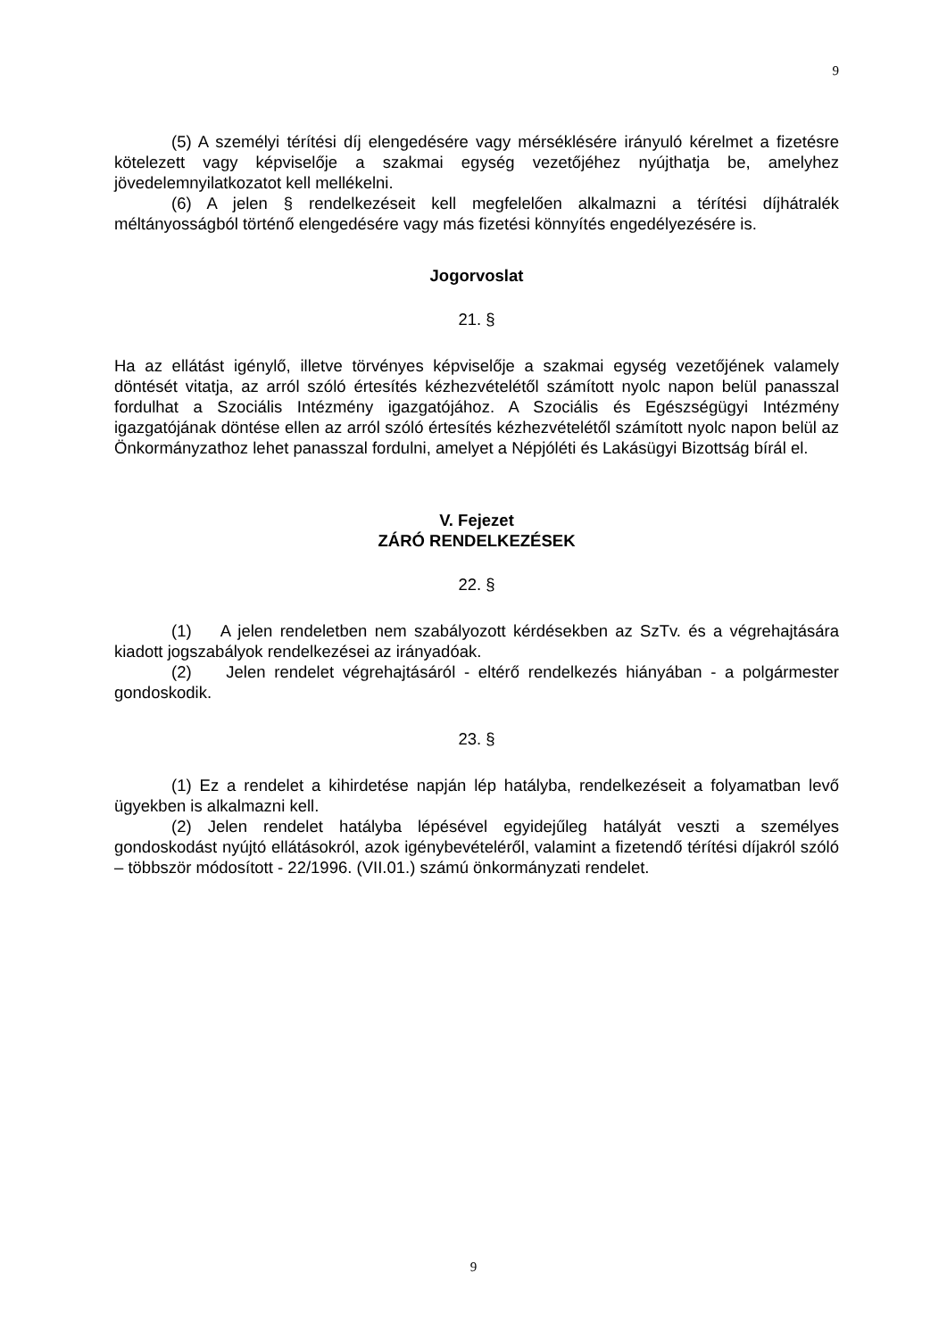9
(5) A személyi térítési díj elengedésére vagy mérséklésére irányuló kérelmet a fizetésre kötelezett vagy képviselője a szakmai egység vezetőjéhez nyújthatja be, amelyhez jövedelemnyilatkozatot kell mellékelni.
(6) A jelen § rendelkezéseit kell megfelelően alkalmazni a térítési díjhátralék méltányosságból történő elengedésére vagy más fizetési könnyítés engedélyezésére is.
Jogorvoslat
21. §
Ha az ellátást igénylő, illetve törvényes képviselője a szakmai egység vezetőjének valamely döntését vitatja, az arról szóló értesítés kézhezvételétől számított nyolc napon belül panasszal fordulhat a Szociális Intézmény igazgatójához. A Szociális és Egészségügyi Intézmény igazgatójának döntése ellen az arról szóló értesítés kézhezvételétől számított nyolc napon belül az Önkormányzathoz lehet panasszal fordulni, amelyet a Népjóléti és Lakásügyi Bizottság bírál el.
V. Fejezet
ZÁRÓ RENDELKEZÉSEK
22. §
(1) A jelen rendeletben nem szabályozott kérdésekben az SzTv. és a végrehajtására kiadott jogszabályok rendelkezései az irányadóak.
(2) Jelen rendelet végrehajtásáról - eltérő rendelkezés hiányában - a polgármester gondoskodik.
23. §
(1) Ez a rendelet a kihirdetése napján lép hatályba, rendelkezéseit a folyamatban levő ügyekben is alkalmazni kell.
(2) Jelen rendelet hatályba lépésével egyidejűleg hatályát veszti a személyes gondoskodást nyújtó ellátásokról, azok igénybevételéről, valamint a fizetendő térítési díjakról szóló – többször módosított - 22/1996. (VII.01.) számú önkormányzati rendelet.
9